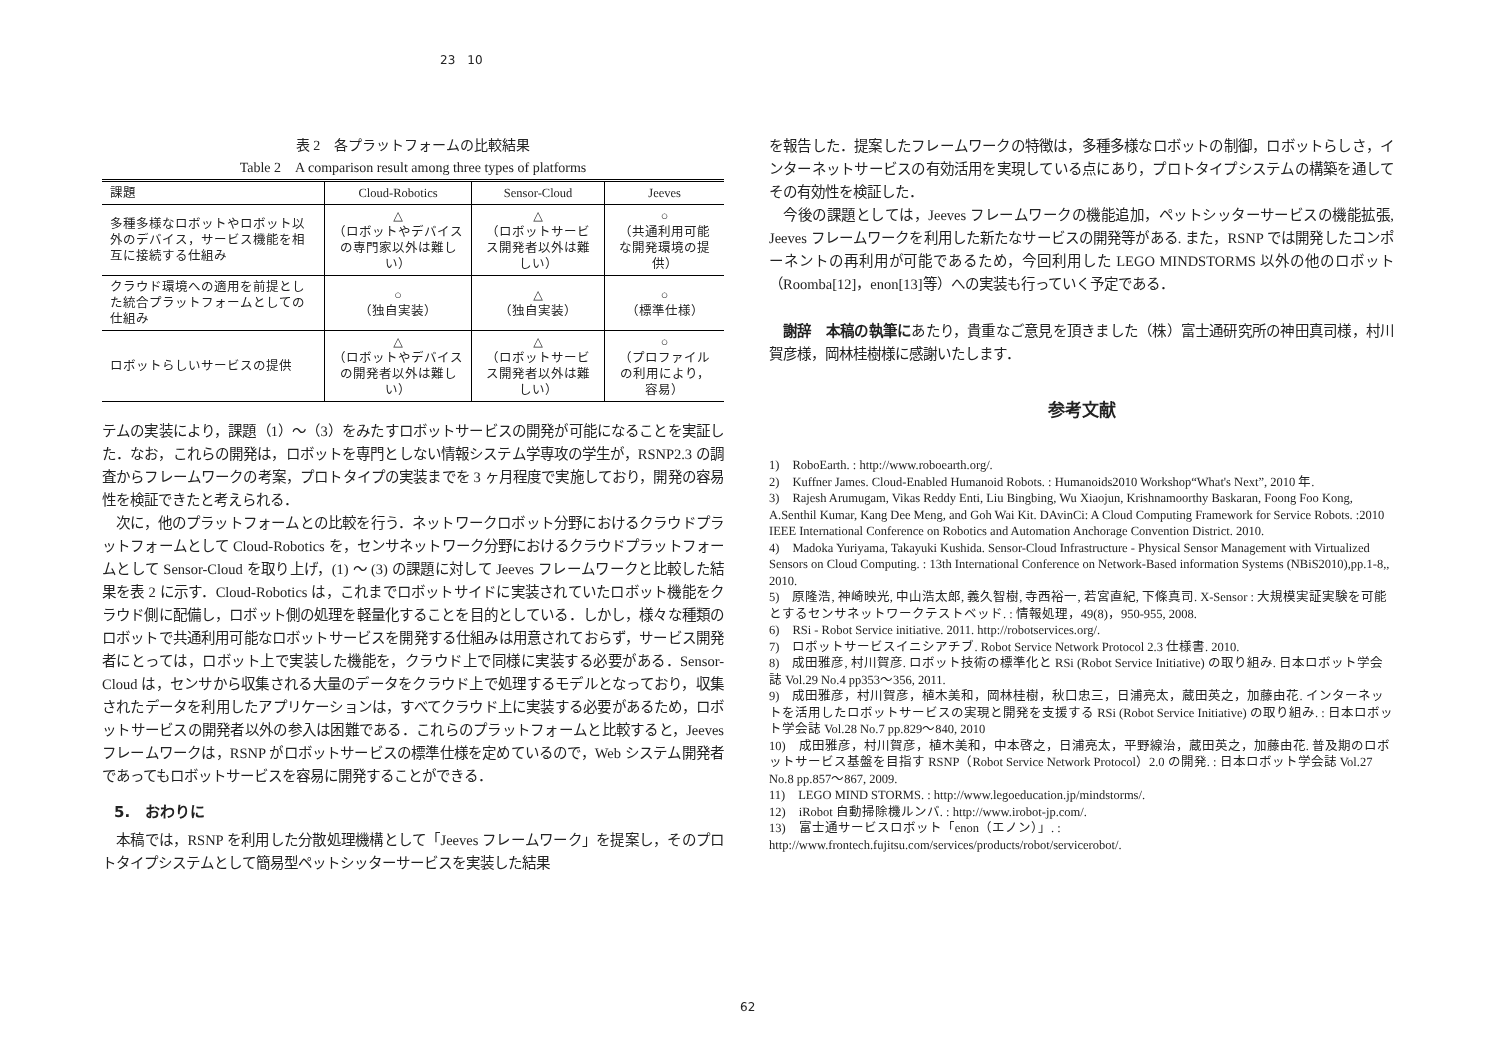23　10
表 2　各プラットフォームの比較結果
Table 2　A comparison result among three types of platforms
| 課題 | Cloud-Robotics | Sensor-Cloud | Jeeves |
| --- | --- | --- | --- |
| 多種多様なロボットやロボット以外のデバイス，サービス機能を相互に接続する仕組み | △ （ロボットやデバイスの専門家以外は難しい） | △ （ロボットサービス開発者以外は難しい） | ○ （共通利用可能な開発環境の提供） |
| クラウド環境への適用を前提とした統合プラットフォームとしての仕組み | ○ （独自実装） | △ （独自実装） | ○ （標準仕様） |
| ロボットらしいサービスの提供 | △ （ロボットやデバイスの開発者以外は難しい） | △ （ロボットサービス開発者以外は難しい） | ○ （プロファイルの利用により，容易） |
テムの実装により，課題（1）～（3）をみたすロボットサービスの開発が可能になることを実証した．なお，これらの開発は，ロボットを専門としない情報システム学専攻の学生が，RSNP2.3 の調査からフレームワークの考案，プロトタイプの実装までを 3 ヶ月程度で実施しており，開発の容易性を検証できたと考えられる．
　次に，他のプラットフォームとの比較を行う．ネットワークロボット分野におけるクラウドプラットフォームとして Cloud-Robotics を，センサネットワーク分野におけるクラウドプラットフォームとして Sensor-Cloud を取り上げ，(1) ～ (3) の課題に対して Jeeves フレームワークと比較した結果を表 2 に示す．Cloud-Robotics は，これまでロボットサイドに実装されていたロボット機能をクラウド側に配備し，ロボット側の処理を軽量化することを目的としている．しかし，様々な種類のロボットで共通利用可能なロボットサービスを開発する仕組みは用意されておらず，サービス開発者にとっては，ロボット上で実装した機能を，クラウド上で同様に実装する必要がある．Sensor-Cloud は，センサから収集される大量のデータをクラウド上で処理するモデルとなっており，収集されたデータを利用したアプリケーションは，すべてクラウド上に実装する必要があるため，ロボットサービスの開発者以外の参入は困難である．これらのプラットフォームと比較すると，Jeeves フレームワークは，RSNP がロボットサービスの標準仕様を定めているので，Web システム開発者であってもロボットサービスを容易に開発することができる．
5.　おわりに
　本稿では，RSNP を利用した分散処理機構として「Jeeves フレームワーク」を提案し，そのプロトタイプシステムとして簡易型ペットシッターサービスを実装した結果
を報告した．提案したフレームワークの特徴は，多種多様なロボットの制御，ロボットらしさ，インターネットサービスの有効活用を実現している点にあり，プロトタイプシステムの構築を通してその有効性を検証した．
　今後の課題としては，Jeeves フレームワークの機能追加，ペットシッターサービスの機能拡張, Jeeves フレームワークを利用した新たなサービスの開発等がある. また，RSNP では開発したコンポーネントの再利用が可能であるため，今回利用した LEGO MINDSTORMS 以外の他のロボット（Roomba[12]，enon[13]等）への実装も行っていく予定である．
　謝辞　本稿の執筆にあたり，貴重なご意見を頂きました（株）富士通研究所の神田真司様，村川賀彦様，岡林桂樹様に感謝いたします．
参考文献
1)　RoboEarth. : http://www.roboearth.org/.
2)　Kuffner James. Cloud-Enabled Humanoid Robots. : Humanoids2010 Workshop“What's Next”, 2010 年.
3)　Rajesh Arumugam, Vikas Reddy Enti, Liu Bingbing, Wu Xiaojun, Krishnamoorthy Baskaran, Foong Foo Kong, A.Senthil Kumar, Kang Dee Meng, and Goh Wai Kit. DAvinCi: A Cloud Computing Framework for Service Robots. :2010 IEEE International Conference on Robotics and Automation Anchorage Convention District. 2010.
4)　Madoka Yuriyama, Takayuki Kushida. Sensor-Cloud Infrastructure - Physical Sensor Management with Virtualized Sensors on Cloud Computing. : 13th International Conference on Network-Based information Systems (NBiS2010),pp.1-8,, 2010.
5)　原隆浩, 神崎映光, 中山浩太郎, 義久智樹, 寺西裕一, 若宮直紀, 下條真司. X-Sensor : 大規模実証実験を可能とするセンサネットワークテストベッド. : 情報処理，49(8)，950-955, 2008.
6)　RSi - Robot Service initiative. 2011. http://robotservices.org/.
7)　ロボットサービスイニシアチブ. Robot Service Network Protocol 2.3 仕様書. 2010.
8)　成田雅彦, 村川賀彦. ロボット技術の標準化と RSi (Robot Service Initiative) の取り組み. 日本ロボット学会誌 Vol.29 No.4 pp353～356, 2011.
9)　成田雅彦，村川賀彦，植木美和，岡林桂樹，秋口忠三，日浦亮太，蔵田英之，加藤由花. インターネットを活用したロボットサービスの実現と開発を支援する RSi (Robot Service Initiative) の取り組み. : 日本ロボット学会誌 Vol.28 No.7 pp.829～840, 2010
10)　成田雅彦，村川賀彦，植木美和，中本啓之，日浦亮太，平野線治，蔵田英之，加藤由花. 普及期のロボットサービス基盤を目指す RSNP（Robot Service Network Protocol）2.0 の開発. : 日本ロボット学会誌 Vol.27 No.8 pp.857～867, 2009.
11)　LEGO MIND STORMS. : http://www.legoeducation.jp/mindstorms/.
12)　iRobot 自動掃除機ルンバ. : http://www.irobot-jp.com/.
13)　富士通サービスロボット「enon（エノン）」. :
http://www.frontech.fujitsu.com/services/products/robot/servicerobot/.
62